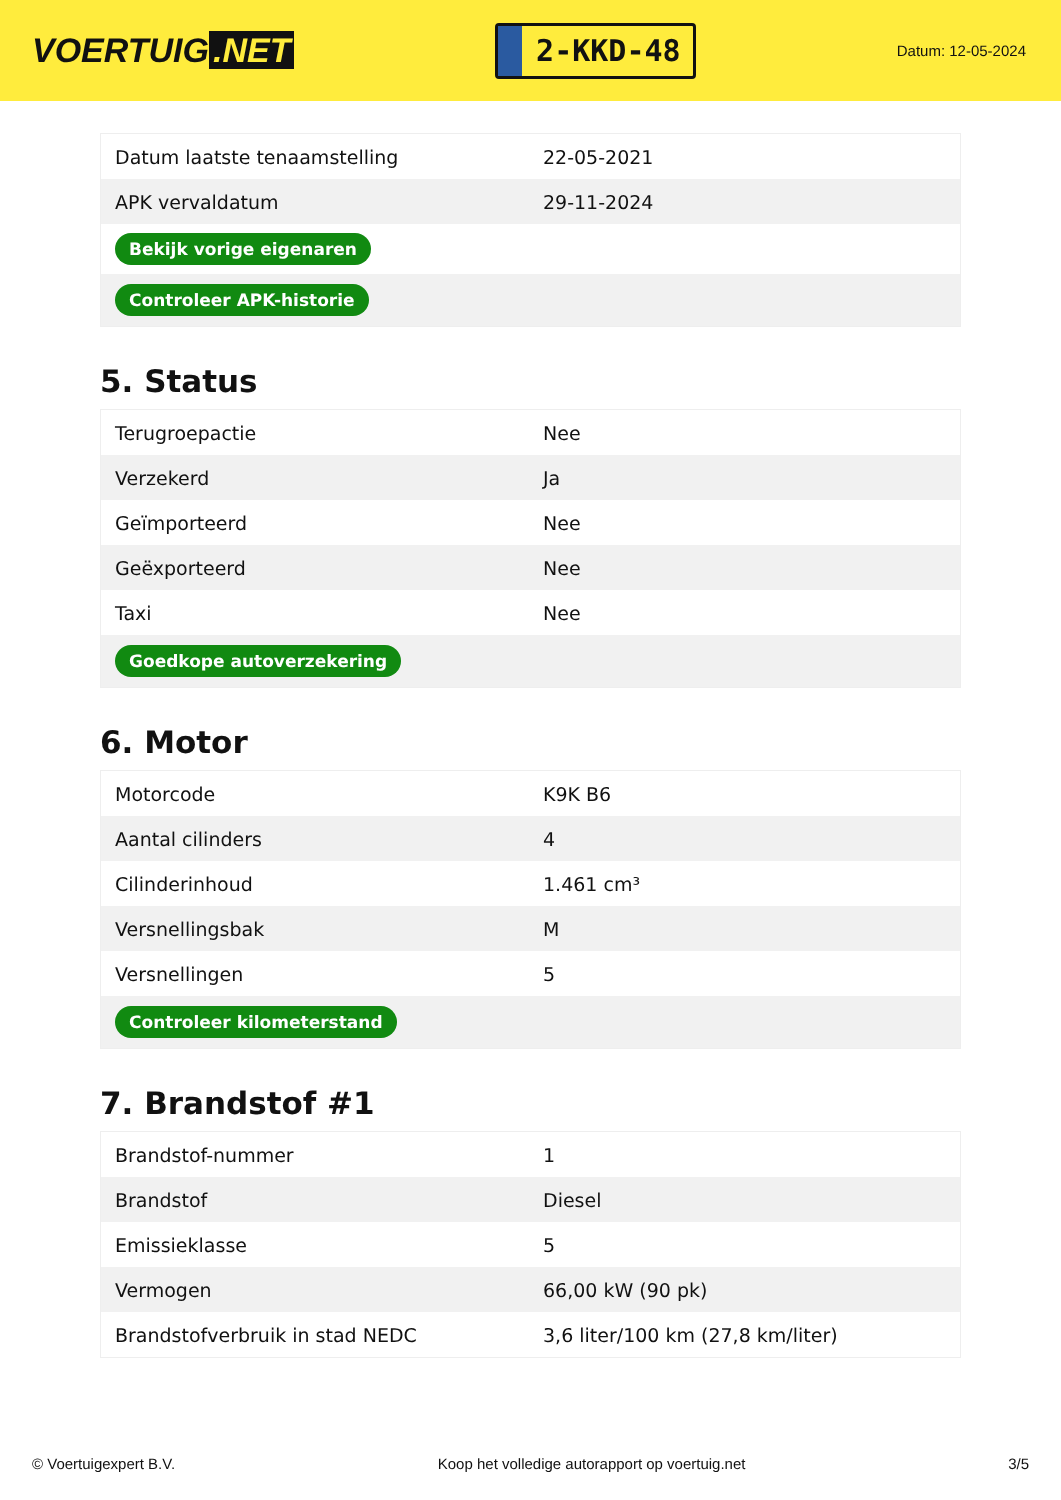VOERTUIG.NET
2-KKD-48
Datum: 12-05-2024
| Datum laatste tenaamstelling | 22-05-2021 |
| APK vervaldatum | 29-11-2024 |
| Bekijk vorige eigenaren | |
| Controleer APK-historie | |
5. Status
| Terugroepactie | Nee |
| Verzekerd | Ja |
| Geïmporteerd | Nee |
| Geëxporteerd | Nee |
| Taxi | Nee |
| Goedkope autoverzekering | |
6. Motor
| Motorcode | K9K B6 |
| Aantal cilinders | 4 |
| Cilinderinhoud | 1.461 cm³ |
| Versnellingsbak | M |
| Versnellingen | 5 |
| Controleer kilometerstand | |
7. Brandstof #1
| Brandstof-nummer | 1 |
| Brandstof | Diesel |
| Emissieklasse | 5 |
| Vermogen | 66,00 kW (90 pk) |
| Brandstofverbruik in stad NEDC | 3,6 liter/100 km (27,8 km/liter) |
© Voertuigexpert B.V. Koop het volledige autorapport op voertuig.net 3/5